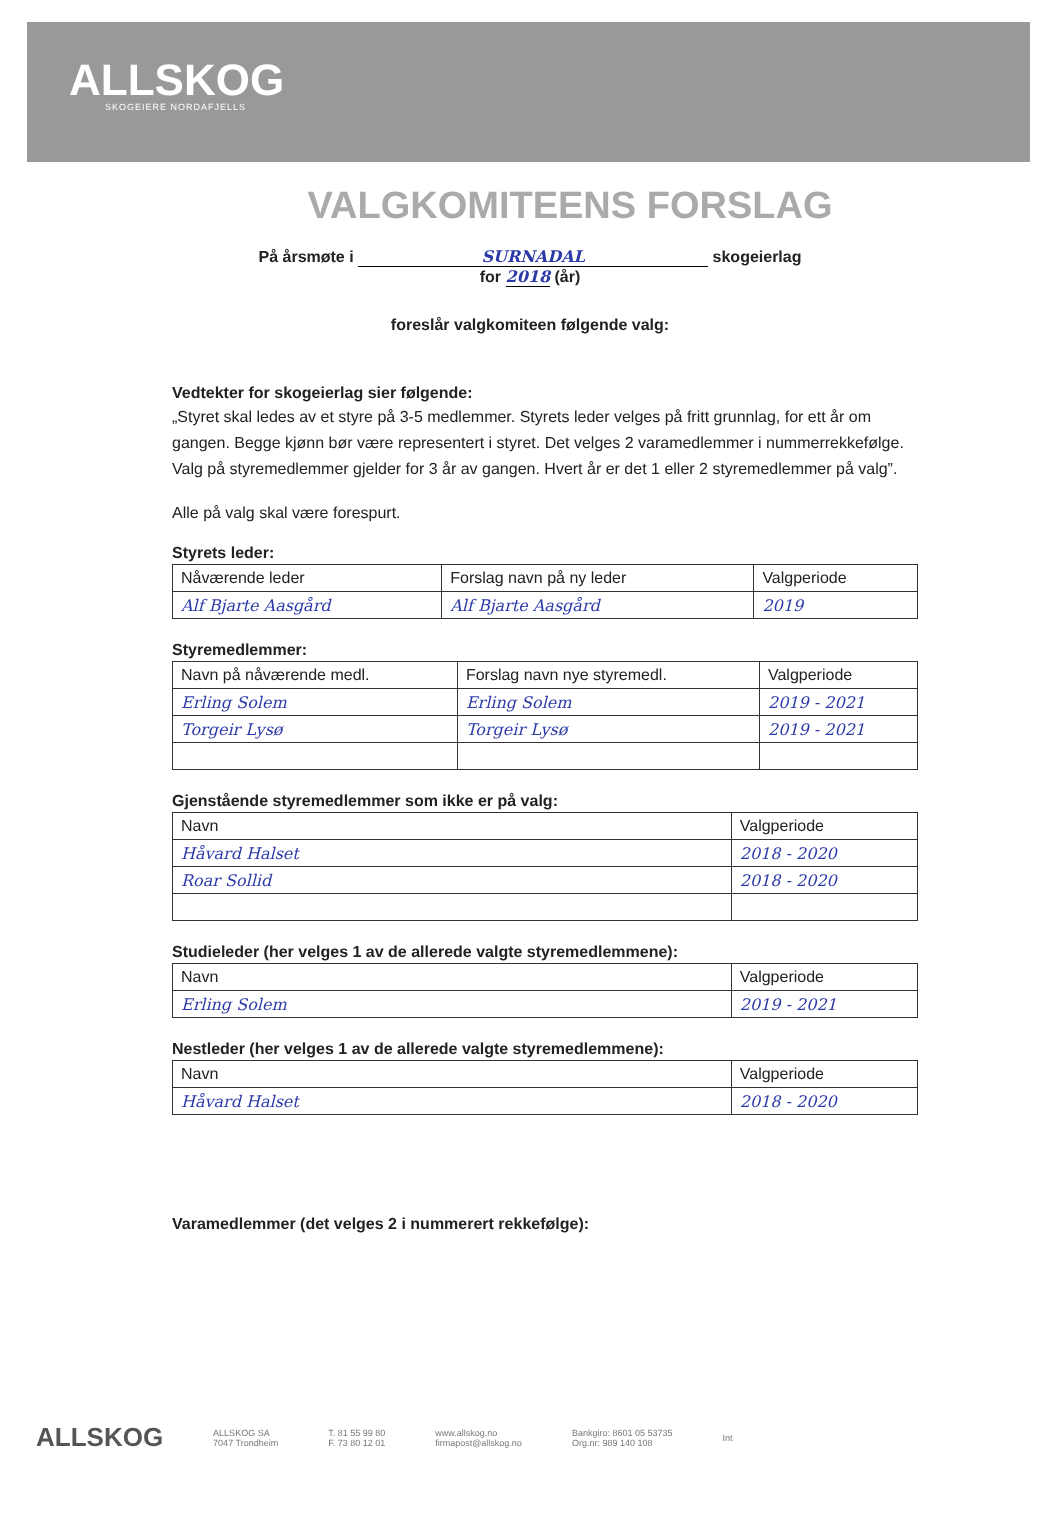ALLSKOG
SKOGEIERE NORDAFJELLS
VALGKOMITEENS FORSLAG
På årsmøte i SURNADAL skogeierlag
for 2018 (år)
foreslår valgkomiteen følgende valg:
Vedtekter for skogeierlag sier følgende:
„Styret skal ledes av et styre på 3-5 medlemmer. Styrets leder velges på fritt grunnlag, for ett år om gangen. Begge kjønn bør være representert i styret. Det velges 2 varamedlemmer i nummerrekkefølge. Valg på styremedlemmer gjelder for 3 år av gangen. Hvert år er det 1 eller 2 styremedlemmer på valg”.
Alle på valg skal være forespurt.
Styrets leder:
| Nåværende leder | Forslag navn på ny leder | Valgperiode |
| --- | --- | --- |
| Alf Bjarte Aasgård | Alf Bjarte Aasgård | 2019 |
Styremedlemmer:
| Navn på nåværende medl. | Forslag navn nye styremedl. | Valgperiode |
| --- | --- | --- |
| Erling Solem | Erling Solem | 2019 - 2021 |
| Torgeir Lysø | Torgeir Lysø | 2019 - 2021 |
Gjenstående styremedlemmer som ikke er på valg:
| Navn | Valgperiode |
| --- | --- |
| Håvard Halset | 2018 - 2020 |
| Roar Sollid | 2018 - 2020 |
Studieleder (her velges 1 av de allerede valgte styremedlemmene):
| Navn | Valgperiode |
| --- | --- |
| Erling Solem | 2019 - 2021 |
Nestleder (her velges 1 av de allerede valgte styremedlemmene):
| Navn | Valgperiode |
| --- | --- |
| Håvard Halset | 2018 - 2020 |
Varamedlemmer (det velges 2 i nummerert rekkefølge):
ALLSKOG ALLSKOG SA
7047 Trondheim T. 81 55 99 80
F. 73 80 12 01 www.allskog.no
firmapost@allskog.no Bankgiro: 8601 05 53735
Org.nr: 989 140 108 Int